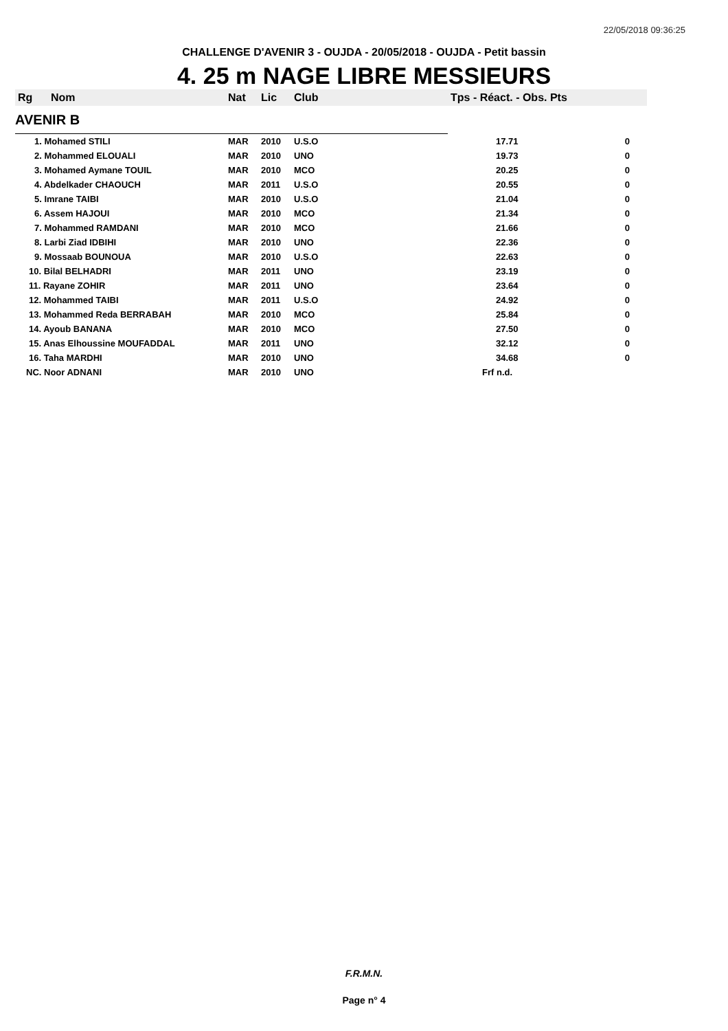22/05/2018 09:36:25
CHALLENGE D'AVENIR 3 - OUJDA - 20/05/2018 - OUJDA - Petit bassin
4. 25 m NAGE LIBRE MESSIEURS
| Rg | Nom | Nat | Lic | Club | Tps - Réact. - Obs. Pts | |
| --- | --- | --- | --- | --- | --- | --- |
| AVENIR B | | | | | | |
| 1. Mohamed STILI | | MAR | 2010 | U.S.O | 17.71 | 0 |
| 2. Mohammed ELOUALI | | MAR | 2010 | UNO | 19.73 | 0 |
| 3. Mohamed Aymane TOUIL | | MAR | 2010 | MCO | 20.25 | 0 |
| 4. Abdelkader CHAOUCH | | MAR | 2011 | U.S.O | 20.55 | 0 |
| 5. Imrane TAIBI | | MAR | 2010 | U.S.O | 21.04 | 0 |
| 6. Assem HAJOUI | | MAR | 2010 | MCO | 21.34 | 0 |
| 7. Mohammed RAMDANI | | MAR | 2010 | MCO | 21.66 | 0 |
| 8. Larbi Ziad IDBIHI | | MAR | 2010 | UNO | 22.36 | 0 |
| 9. Mossaab BOUNOUA | | MAR | 2010 | U.S.O | 22.63 | 0 |
| 10. Bilal BELHADRI | | MAR | 2011 | UNO | 23.19 | 0 |
| 11. Rayane ZOHIR | | MAR | 2011 | UNO | 23.64 | 0 |
| 12. Mohammed TAIBI | | MAR | 2011 | U.S.O | 24.92 | 0 |
| 13. Mohammed Reda BERRABAH | | MAR | 2010 | MCO | 25.84 | 0 |
| 14. Ayoub BANANA | | MAR | 2010 | MCO | 27.50 | 0 |
| 15. Anas Elhoussine MOUFADDAL | | MAR | 2011 | UNO | 32.12 | 0 |
| 16. Taha MARDHI | | MAR | 2010 | UNO | 34.68 | 0 |
| NC. Noor ADNANI | | MAR | 2010 | UNO | Frf n.d. | |
F.R.M.N.
Page n° 4